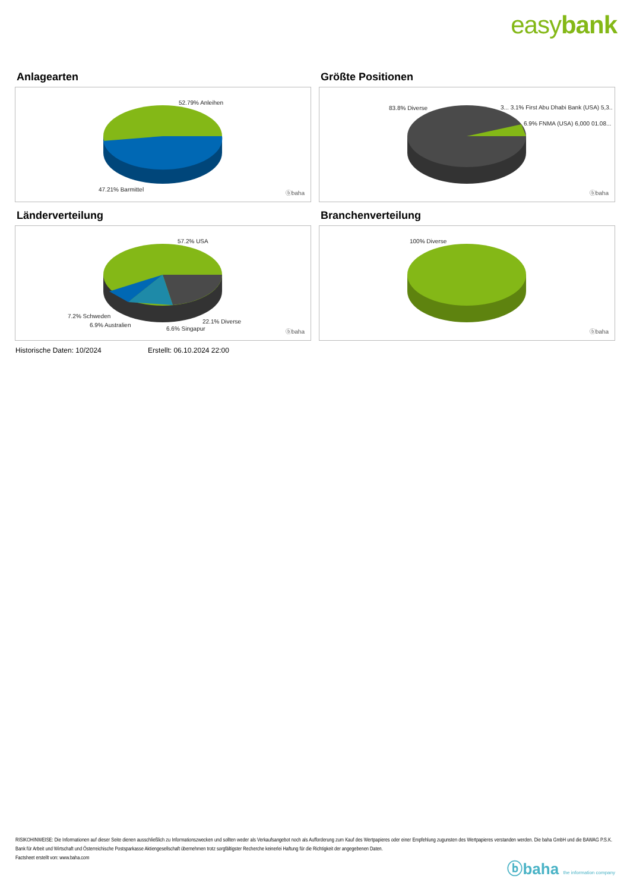easybank
Anlagearten
52.79% Anleihen
47.21% Barmittel
ⓑbaha
Größte Positionen
83.8% Diverse 3... 3.1% First Abu Dhabi Bank (USA) 5,3..
6.9% FNMA (USA) 6,000 01.08...
ⓑbaha
Länderverteilung
57.2% USA
7.2% Schweden
6.9% Australien
6.6% Singapur
22.1% Diverse
ⓑbaha
Branchenverteilung
100% Diverse
ⓑbaha
Historische Daten: 10/2024 Erstellt: 06.10.2024 22:00
RISIKOHINWEISE: Die Informationen auf dieser Seite dienen ausschließlich zu Informationszwecken und sollten weder als Verkaufsangebot noch als Aufforderung zum Kauf des Wertpapieres oder einer Empfehlung zugunsten des Wertpapieres verstanden werden. Die baha GmbH und die BAWAG P.S.K. Bank für Arbeit und Wirtschaft und Österreichische Postsparkasse Aktiengesellschaft übernehmen trotz sorgfältigster Recherche keinerlei Haftung für die Richtigkeit der angegebenen Daten.
Factsheet erstellt von: www.baha.com
ⓑbaha the information company